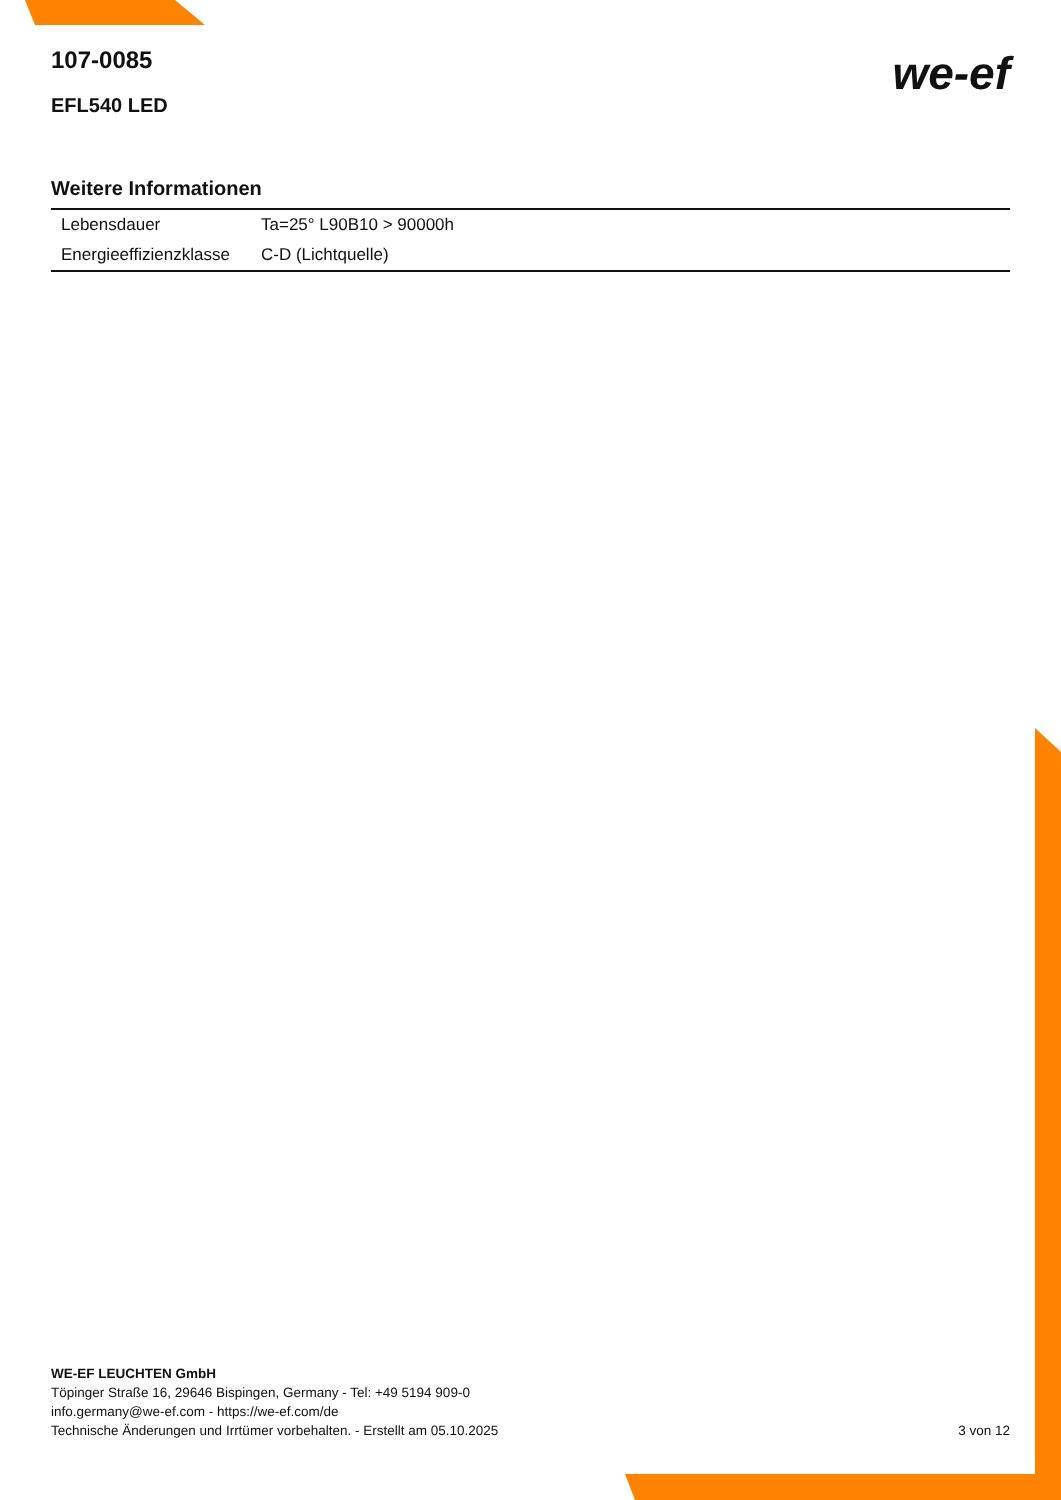107-0085
EFL540 LED
we-ef
Weitere Informationen
| Lebensdauer | Ta=25° L90B10 > 90000h |
| Energieeffizienzklasse | C-D (Lichtquelle) |
WE-EF LEUCHTEN GmbH
Töpinger Straße 16, 29646 Bispingen, Germany - Tel: +49 5194 909-0
info.germany@we-ef.com - https://we-ef.com/de
Technische Änderungen und Irrtümer vorbehalten. - Erstellt am 05.10.2025 3 von 12